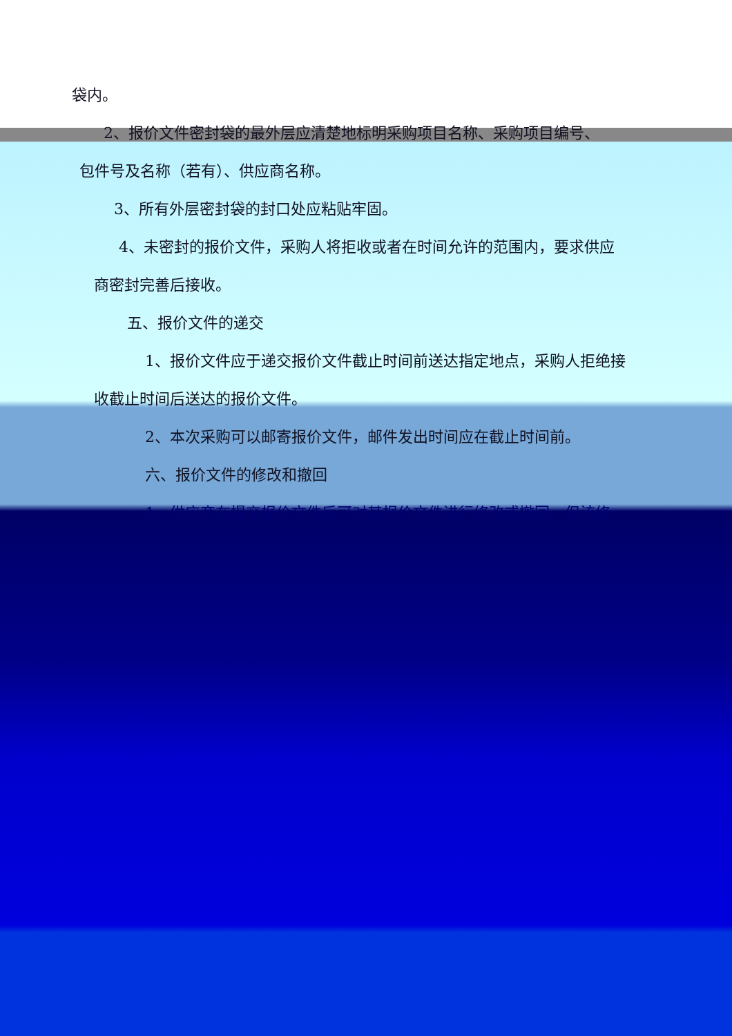袋内。
2、报价文件密封袋的最外层应清楚地标明采购项目名称、采购项目编号、
包件号及名称（若有）、供应商名称。
3、所有外层密封袋的封口处应粘贴牢固。
4、未密封的报价文件，采购人将拒收或者在时间允许的范围内，要求供应
商密封完善后接收。
五、报价文件的递交
1、报价文件应于递交报价文件截止时间前送达指定地点，采购人拒绝接
收截止时间后送达的报价文件。
2、本次采购可以邮寄报价文件，邮件发出时间应在截止时间前。
六、报价文件的修改和撤回
1、供应商在提交报价文件后可对其报价文件进行修改或撤回，但该修